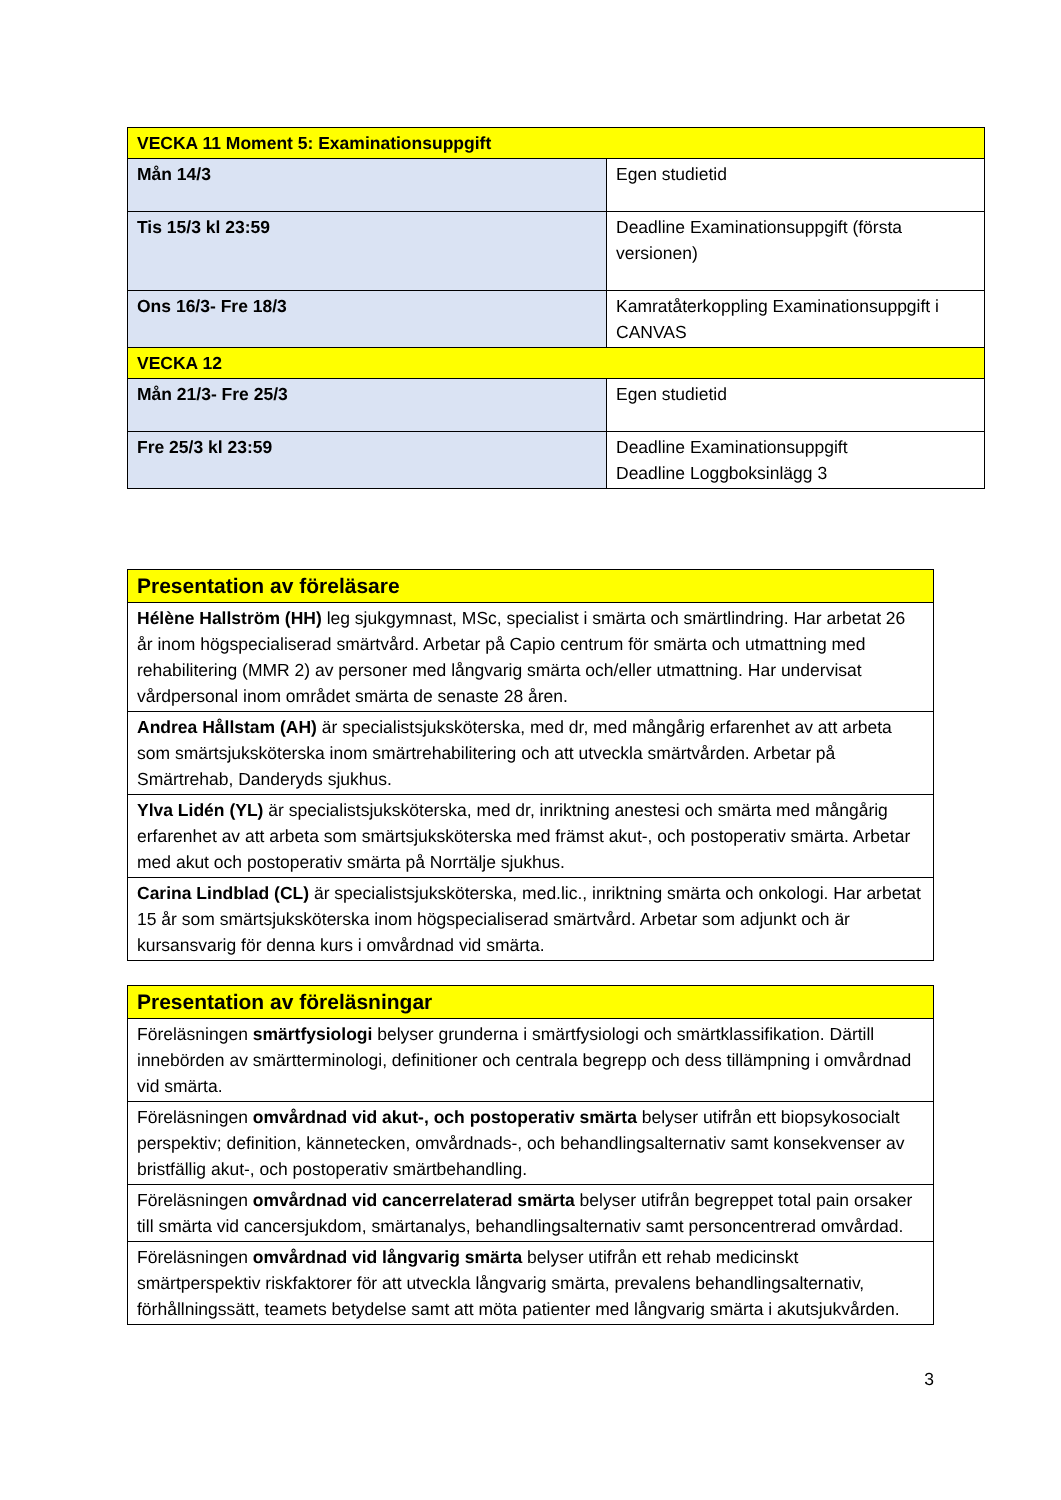| VECKA 11 Moment 5: Examinationsuppgift | |
| Mån 14/3 | Egen studietid |
| Tis 15/3 kl 23:59 | Deadline Examinationsuppgift (första versionen) |
| Ons 16/3- Fre 18/3 | Kamratåterkoppling Examinationsuppgift i CANVAS |
| VECKA 12 | |
| Mån 21/3- Fre 25/3 | Egen studietid |
| Fre 25/3 kl 23:59 | Deadline Examinationsuppgift Deadline Loggboksinlägg 3 |
| Presentation av föreläsare |
| Hélène Hallström (HH) leg sjukgymnast, MSc, specialist i smärta och smärtlindring. Har arbetat 26 år inom högspecialiserad smärtvård. Arbetar på Capio centrum för smärta och utmattning med rehabilitering (MMR 2) av personer med långvarig smärta och/eller utmattning. Har undervisat vårdpersonal inom området smärta de senaste 28 åren. |
| Andrea Hållstam (AH) är specialistsjuksköterska, med dr, med mångårig erfarenhet av att arbeta som smärtsjuksköterska inom smärtrehabilitering och att utveckla smärtvården. Arbetar på Smärtrehab, Danderyds sjukhus. |
| Ylva Lidén (YL) är specialistsjuksköterska, med dr, inriktning anestesi och smärta med mångårig erfarenhet av att arbeta som smärtsjuksköterska med främst akut-, och postoperativ smärta. Arbetar med akut och postoperativ smärta på Norrtälje sjukhus. |
| Carina Lindblad (CL) är specialistsjuksköterska, med.lic., inriktning smärta och onkologi. Har arbetat 15 år som smärtsjuksköterska inom högspecialiserad smärtvård. Arbetar som adjunkt och är kursansvarig för denna kurs i omvårdnad vid smärta. |
| Presentation av föreläsningar |
| Föreläsningen smärtfysiologi belyser grunderna i smärtfysiologi och smärtklassifikation. Därtill innebörden av smärtterminologi, definitioner och centrala begrepp och dess tillämpning i omvårdnad vid smärta. |
| Föreläsningen omvårdnad vid akut-, och postoperativ smärta belyser utifrån ett biopsykosocialt perspektiv; definition, kännetecken, omvårdnads-, och behandlingsalternativ samt konsekvenser av bristfällig akut-, och postoperativ smärtbehandling. |
| Föreläsningen omvårdnad vid cancerrelaterad smärta belyser utifrån begreppet total pain orsaker till smärta vid cancersjukdom, smärtanalys, behandlingsalternativ samt personcentrerad omvårdad. |
| Föreläsningen omvårdnad vid långvarig smärta belyser utifrån ett rehab medicinskt smärtperspektiv riskfaktorer för att utveckla långvarig smärta, prevalens behandlingsalternativ, förhållningssätt, teamets betydelse samt att möta patienter med långvarig smärta i akutsjukvården. |
3